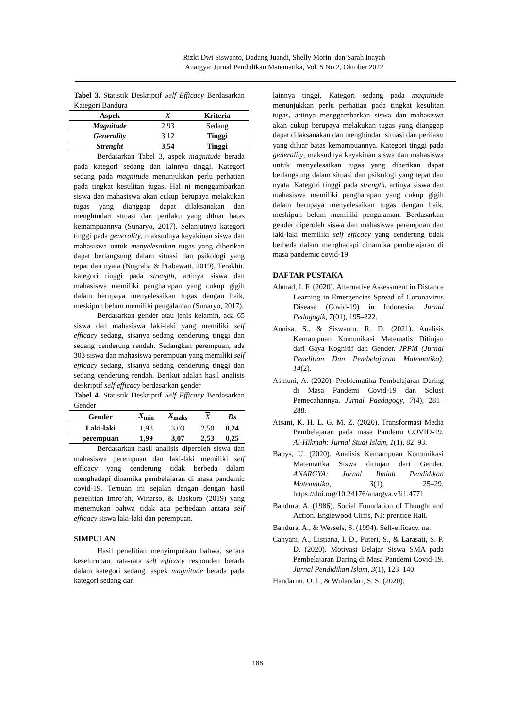Rizki Dwi Siswanto, Dadang Juandi, Shelly Morin, dan Sarah Inayah
Anargya: Jurnal Pendidikan Matematika, Vol. 5 No.2, Oktober 2022
Tabel 3. Statistik Deskriptif Self Efficacy Berdasarkan Kategori Bandura
| Aspek | X | Kriteria |
| --- | --- | --- |
| Magnitude | 2,93 | Sedang |
| Generality | 3,12 | Tinggi |
| Strenght | 3,54 | Tinggi |
Berdasarkan Tabel 3, aspek magnitude berada pada kategori sedang dan lainnya tinggi. Kategori sedang pada magnitude menunjukkan perlu perhatian pada tingkat kesulitan tugas. Hal ni menggambarkan siswa dan mahasiswa akan cukup berupaya melakukan tugas yang dianggap dapat dilaksanakan dan menghindari situasi dan perilaku yang diluar batas kemampuannya (Sunaryo, 2017). Selanjutnya kategori tinggi pada generality, maksudnya keyakinan siswa dan mahasiswa untuk menyelesaikan tugas yang diberikan dapat berlangsung dalam situasi dan psikologi yang tepat dan nyata (Nugraha & Prabawati, 2019). Terakhir, kategori tinggi pada strength, artinya siswa dan mahasiswa memiliki pengharapan yang cukup gigih dalam berupaya menyelesaikan tugas dengan baik, meskipun belum memiliki pengalaman (Sunaryo, 2017).
Berdasarkan gender atau jenis kelamin, ada 65 siswa dan mahasiswa laki-laki yang memiliki self efficacy sedang, sisanya sedang cenderung tinggi dan sedang cenderung rendah. Sedangkan perempuan, ada 303 siswa dan mahasiswa perempuan yang memiliki self efficacy sedang, sisanya sedang cenderung tinggi dan sedang cenderung rendah. Berikut adalah hasil analisis deskriptif self efficacy berdasarkan gender
Tabel 4. Statistik Deskriptif Self Efficacy Berdasarkan Gender
| Gender | X<sub>min</sub> | X<sub>maks</sub> | X | Ds |
| --- | --- | --- | --- | --- |
| Laki-laki | 1,98 | 3,03 | 2,50 | 0,24 |
| perempuan | 1,99 | 3,07 | 2,53 | 0,25 |
Berdasarkan hasil analisis diperoleh siswa dan mahasiswa perempuan dan laki-laki memiliki self efficacy yang cenderung tidak berbeda dalam menghadapi dinamika pembelajaran di masa pandemic covid-19. Temuan ini sejalan dengan dengan hasil penelitian Imro’ah, Winarso, & Baskoro (2019) yang menemukan bahwa tidak ada perbedaan antara self efficacy siswa laki-laki dan perempuan.
SIMPULAN
Hasil penelitian menyimpulkan bahwa, secara keseluruhan, rata-rata self efficacy responden berada dalam kategori sedang. aspek magnitude berada pada kategori sedang dan
lainnya tinggi. Kategori sedang pada magnitude menunjukkan perlu perhatian pada tingkat kesulitan tugas, artinya menggambarkan siswa dan mahasiswa akan cukup berupaya melakukan tugas yang dianggap dapat dilaksanakan dan menghindari situasi dan perilaku yang diluar batas kemampuannya. Kategori tinggi pada generality, maksudnya keyakinan siswa dan mahasiswa untuk menyelesaikan tugas yang diberikan dapat berlangsung dalam situasi dan psikologi yang tepat dan nyata. Kategori tinggi pada strength, artinya siswa dan mahasiswa memiliki pengharapan yang cukup gigih dalam berupaya menyelesaikan tugas dengan baik, meskipun belum memiliki pengalaman. Berdasarkan gender diperoleh siswa dan mahasiswa perempuan dan laki-laki memiliki self efficacy yang cenderung tidak berbeda dalam menghadapi dinamika pembelajaran di masa pandemic covid-19.
DAFTAR PUSTAKA
Ahmad, I. F. (2020). Alternative Assessment in Distance Learning in Emergencies Spread of Coronavirus Disease (Covid-19) in Indonesia. Jurnal Pedagogik, 7(01), 195–222.
Annisa, S., & Siswanto, R. D. (2021). Analisis Kemampuan Komunikasi Matematis Ditinjau dari Gaya Kognitif dan Gender. JPPM (Jurnal Penelitian Dan Pembelajaran Matematika), 14(2).
Asmuni, A. (2020). Problematika Pembelajaran Daring di Masa Pandemi Covid-19 dan Solusi Pemecahannya. Jurnal Paedagogy, 7(4), 281–288.
Atsani, K. H. L. G. M. Z. (2020). Transformasi Media Pembelajaran pada masa Pandemi COVID-19. Al-Hikmah: Jurnal Studi Islam, 1(1), 82–93.
Babys, U. (2020). Analisis Kemampuan Komunikasi Matematika Siswa ditinjau dari Gender. ANARGYA: Jurnal Ilmiah Pendidikan Matematika, 3(1), 25–29. https://doi.org/10.24176/anargya.v3i1.4771
Bandura, A. (1986). Social Foundation of Thought and Action. Englewood Cliffs, NJ: prentice Hall.
Bandura, A., & Wessels, S. (1994). Self-efficacy. na.
Cahyani, A., Listiana, I. D., Puteri, S., & Larasati, S. P. D. (2020). Motivasi Belajar Siswa SMA pada Pembelajaran Daring di Masa Pandemi Covid-19. Jurnal Pendidikan Islam, 3(1), 123–140.
Handarini, O. I., & Wulandari, S. S. (2020).
188